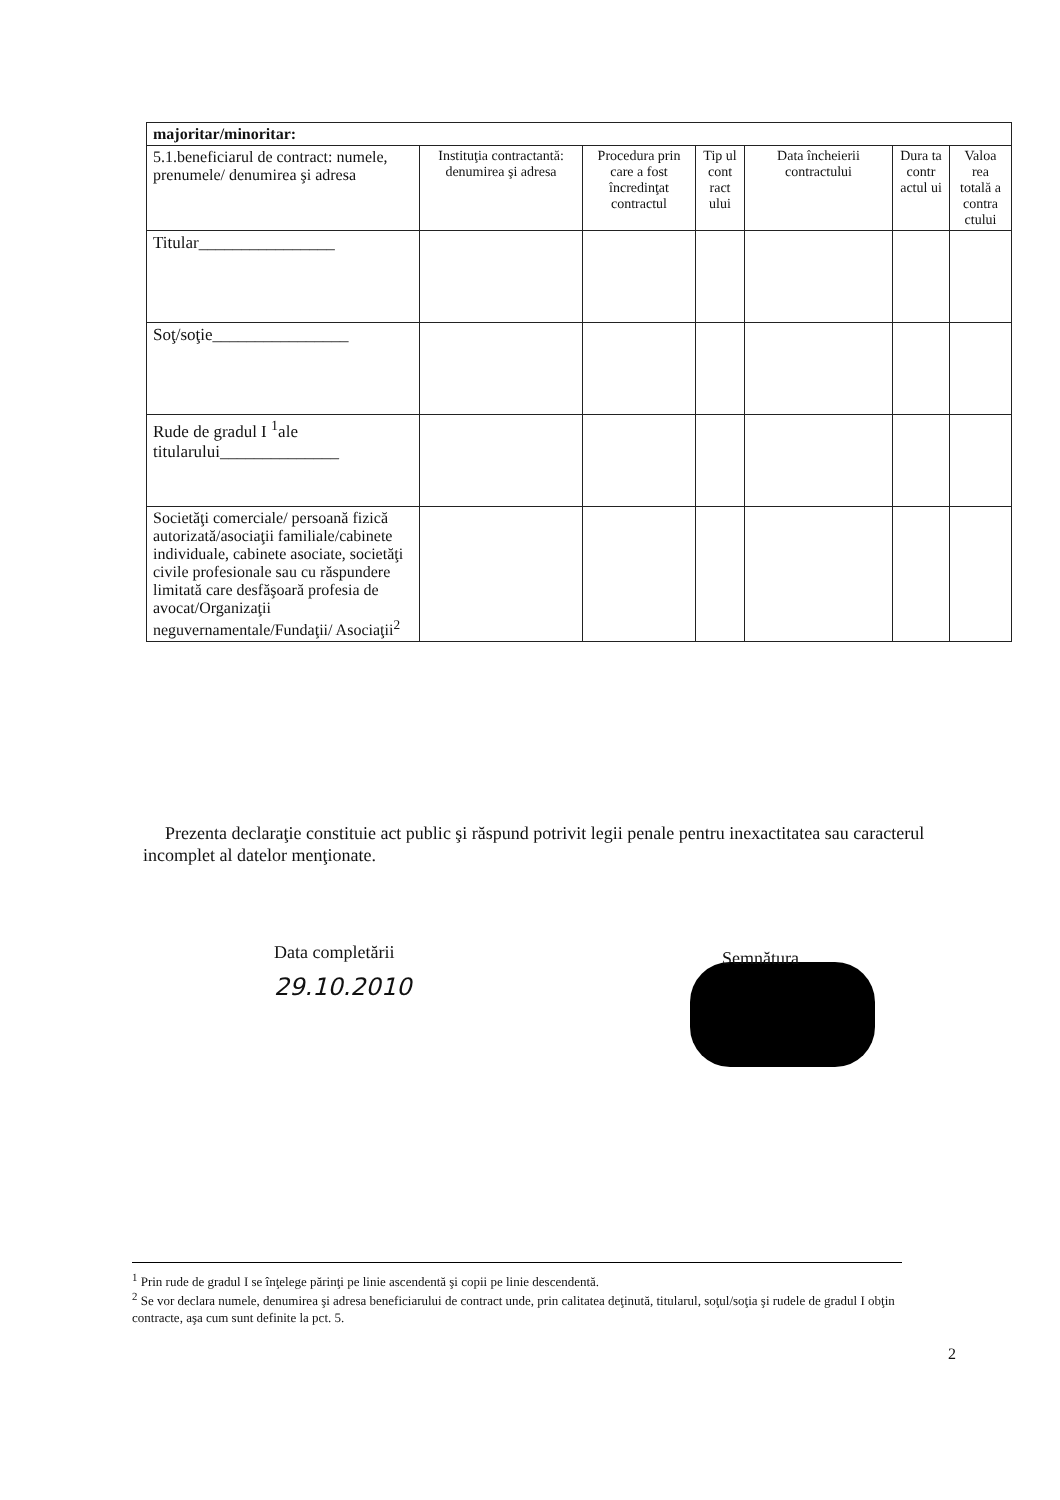| majoritar/minoritar: | | | | | | |
| 5.1.beneficiarul de contract: numele, prenumele/ denumirea şi adresa | Instituţia contractantă: denumirea şi adresa | Procedura prin care a fost încredinţat contractul | Tip ul cont ract ului | Data încheierii contractului | Dura ta contr actul ui | Valoa rea totală a contra ctului |
| Titular________________ | | | | | | |
| Soţ/soţie________________ | | | | | | |
| Rude de gradul I <sup>1</sup>ale titularului______________ | | | | | | |
| Societăţi comerciale/ persoană fizică autorizată/asociaţii familiale/cabinete individuale, cabinete asociate, societăţi civile profesionale sau cu răspundere limitată care desfăşoară profesia de avocat/Organizaţii neguvernamentale/Fundaţii/ Asociaţii<sup>2</sup> | | | | | | |
Prezenta declaraţie constituie act public şi răspund potrivit legii penale pentru inexactitatea sau caracterul incomplet al datelor menţionate.
Data completării
29.10.2010
Semnătura
<sup>1</sup> Prin rude de gradul I se înţelege părinţi pe linie ascendentă şi copii pe linie descendentă.
<sup>2</sup> Se vor declara numele, denumirea şi adresa beneficiarului de contract unde, prin calitatea deţinută, titularul, soţul/soţia şi rudele de gradul I obţin contracte, aşa cum sunt definite la pct. 5.
2